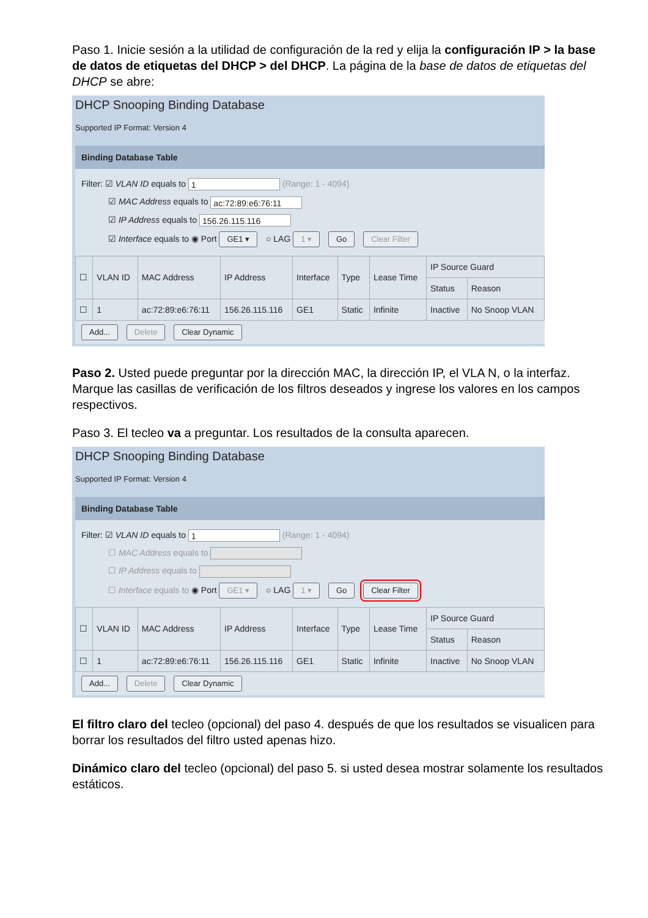Paso 1. Inicie sesión a la utilidad de configuración de la red y elija la configuración IP > la base de datos de etiquetas del DHCP > del DHCP. La página de la base de datos de etiquetas del DHCP se abre:
DHCP Snooping Binding Database
Supported IP Format: Version 4
Binding Database Table
Filter: ☑ VLAN ID equals to 1 (Range: 1 - 4094)
☑ MAC Address equals to ac:72:89:e6:76:11
☑ IP Address equals to 156.26.115.116
☑ Interface equals to ◉ Port GE1 ▾ ○ LAG 1 ▾ Go Clear Filter
| ☐ | VLAN ID | MAC Address | IP Address | Interface | Type | Lease Time | IP Source Guard | |
| --- | --- | --- | --- | --- | --- | --- | --- | --- |
| | | | | | | | Status | Reason |
| ☐ | 1 | ac:72:89:e6:76:11 | 156.26.115.116 | GE1 | Static | Infinite | Inactive | No Snoop VLAN |
Add... Delete Clear Dynamic
Paso 2. Usted puede preguntar por la dirección MAC, la dirección IP, el VLA N, o la interfaz. Marque las casillas de verificación de los filtros deseados y ingrese los valores en los campos respectivos.
Paso 3. El tecleo va a preguntar. Los resultados de la consulta aparecen.
DHCP Snooping Binding Database
Supported IP Format: Version 4
Binding Database Table
Filter: ☑ VLAN ID equals to 1 (Range: 1 - 4094)
☐ MAC Address equals to
☐ IP Address equals to
☐ Interface equals to ◉ Port GE1 ▾ ○ LAG 1 ▾ Go Clear Filter
| ☐ | VLAN ID | MAC Address | IP Address | Interface | Type | Lease Time | IP Source Guard | |
| --- | --- | --- | --- | --- | --- | --- | --- | --- |
| | | | | | | | Status | Reason |
| ☐ | 1 | ac:72:89:e6:76:11 | 156.26.115.116 | GE1 | Static | Infinite | Inactive | No Snoop VLAN |
Add... Delete Clear Dynamic
El filtro claro del tecleo (opcional) del paso 4. después de que los resultados se visualicen para borrar los resultados del filtro usted apenas hizo.
Dinámico claro del tecleo (opcional) del paso 5. si usted desea mostrar solamente los resultados estáticos.